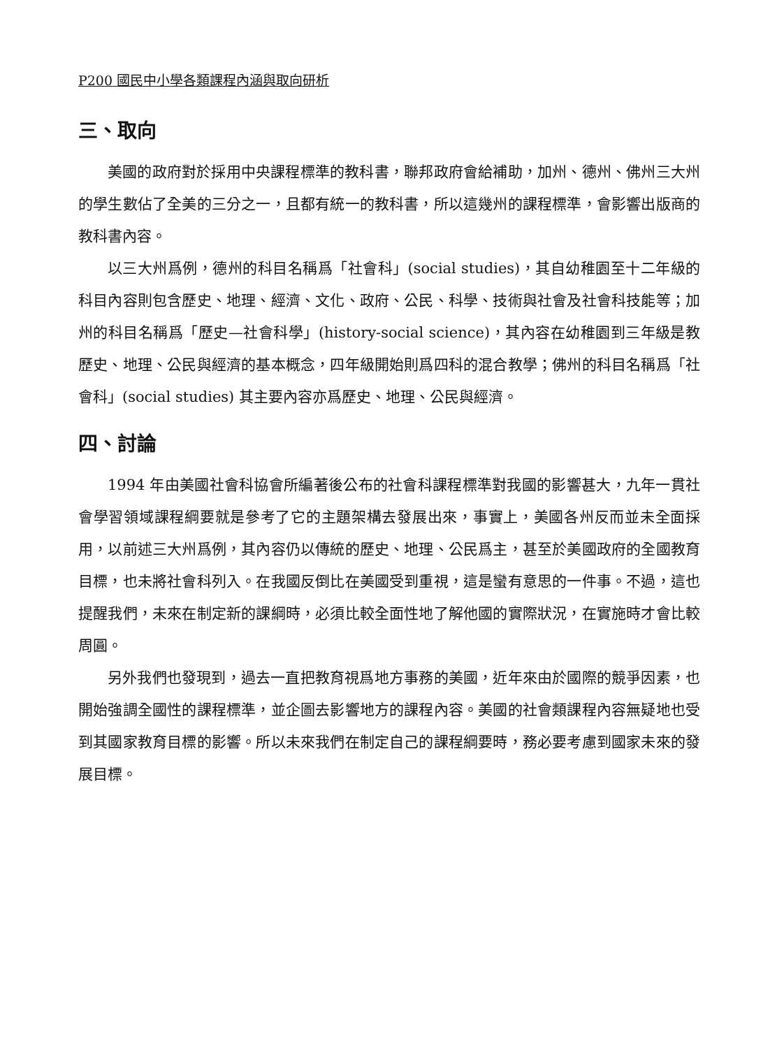P200 國民中小學各類課程內涵與取向研析
三、取向
美國的政府對於採用中央課程標準的教科書，聯邦政府會給補助，加州、德州、佛州三大州的學生數佔了全美的三分之一，且都有統一的教科書，所以這幾州的課程標準，會影響出版商的教科書內容。
以三大州爲例，德州的科目名稱爲「社會科」(social studies)，其自幼稚園至十二年級的科目內容則包含歷史、地理、經濟、文化、政府、公民、科學、技術與社會及社會科技能等；加州的科目名稱爲「歷史—社會科學」(history-social science)，其內容在幼稚園到三年級是教歷史、地理、公民與經濟的基本概念，四年級開始則爲四科的混合教學；佛州的科目名稱爲「社會科」(social studies) 其主要內容亦爲歷史、地理、公民與經濟。
四、討論
1994 年由美國社會科協會所編著後公布的社會科課程標準對我國的影響甚大，九年一貫社會學習領域課程綱要就是參考了它的主題架構去發展出來，事實上，美國各州反而並未全面採用，以前述三大州爲例，其內容仍以傳統的歷史、地理、公民爲主，甚至於美國政府的全國教育目標，也未將社會科列入。在我國反倒比在美國受到重視，這是蠻有意思的一件事。不過，這也提醒我們，未來在制定新的課綱時，必須比較全面性地了解他國的實際狀況，在實施時才會比較周圓。
另外我們也發現到，過去一直把教育視爲地方事務的美國，近年來由於國際的競爭因素，也開始強調全國性的課程標準，並企圖去影響地方的課程內容。美國的社會類課程內容無疑地也受到其國家教育目標的影響。所以未來我們在制定自己的課程綱要時，務必要考慮到國家未來的發展目標。